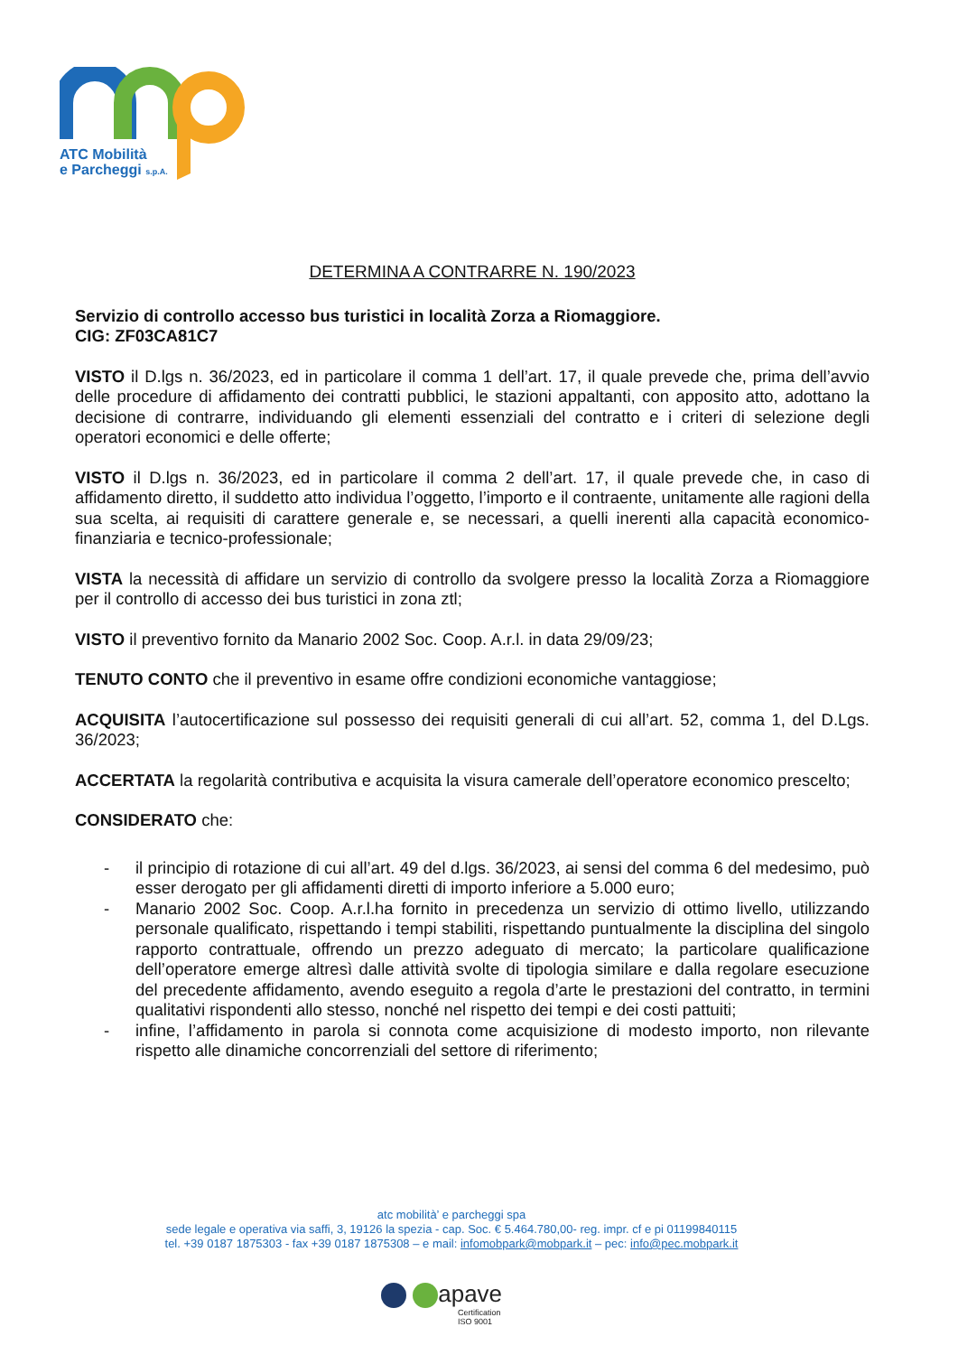ATC Mobilità
e Parcheggi s.p.A.
DETERMINA A CONTRARRE N. 190/2023
Servizio di controllo accesso bus turistici in località Zorza a Riomaggiore.
CIG: ZF03CA81C7
VISTO il D.lgs n. 36/2023, ed in particolare il comma 1 dell’art. 17, il quale prevede che, prima dell’avvio delle procedure di affidamento dei contratti pubblici, le stazioni appaltanti, con apposito atto, adottano la decisione di contrarre, individuando gli elementi essenziali del contratto e i criteri di selezione degli operatori economici e delle offerte;
VISTO il D.lgs n. 36/2023, ed in particolare il comma 2 dell’art. 17, il quale prevede che, in caso di affidamento diretto, il suddetto atto individua l’oggetto, l’importo e il contraente, unitamente alle ragioni della sua scelta, ai requisiti di carattere generale e, se necessari, a quelli inerenti alla capacità economico-finanziaria e tecnico-professionale;
VISTA la necessità di affidare un servizio di controllo da svolgere presso la località Zorza a Riomaggiore per il controllo di accesso dei bus turistici in zona ztl;
VISTO il preventivo fornito da Manario 2002 Soc. Coop. A.r.l. in data 29/09/23;
TENUTO CONTO che il preventivo in esame offre condizioni economiche vantaggiose;
ACQUISITA l’autocertificazione sul possesso dei requisiti generali di cui all’art. 52, comma 1, del D.Lgs. 36/2023;
ACCERTATA la regolarità contributiva e acquisita la visura camerale dell’operatore economico prescelto;
CONSIDERATO che:
- il principio di rotazione di cui all’art. 49 del d.lgs. 36/2023, ai sensi del comma 6 del medesimo, può esser derogato per gli affidamenti diretti di importo inferiore a 5.000 euro;
- Manario 2002 Soc. Coop. A.r.l.ha fornito in precedenza un servizio di ottimo livello, utilizzando personale qualificato, rispettando i tempi stabiliti, rispettando puntualmente la disciplina del singolo rapporto contrattuale, offrendo un prezzo adeguato di mercato; la particolare qualificazione dell’operatore emerge altresì dalle attività svolte di tipologia similare e dalla regolare esecuzione del precedente affidamento, avendo eseguito a regola d’arte le prestazioni del contratto, in termini qualitativi rispondenti allo stesso, nonché nel rispetto dei tempi e dei costi pattuiti;
- infine, l’affidamento in parola si connota come acquisizione di modesto importo, non rilevante rispetto alle dinamiche concorrenziali del settore di riferimento;
atc mobilità’ e parcheggi spa
sede legale e operativa via saffi, 3, 19126 la spezia - cap. Soc. € 5.464.780,00- reg. impr. cf e pi 01199840115
tel. +39 0187 1875303 - fax +39 0187 1875308 – e mail: infomobpark@mobpark.it – pec: info@pec.mobpark.it
apave
Certification
ISO 9001